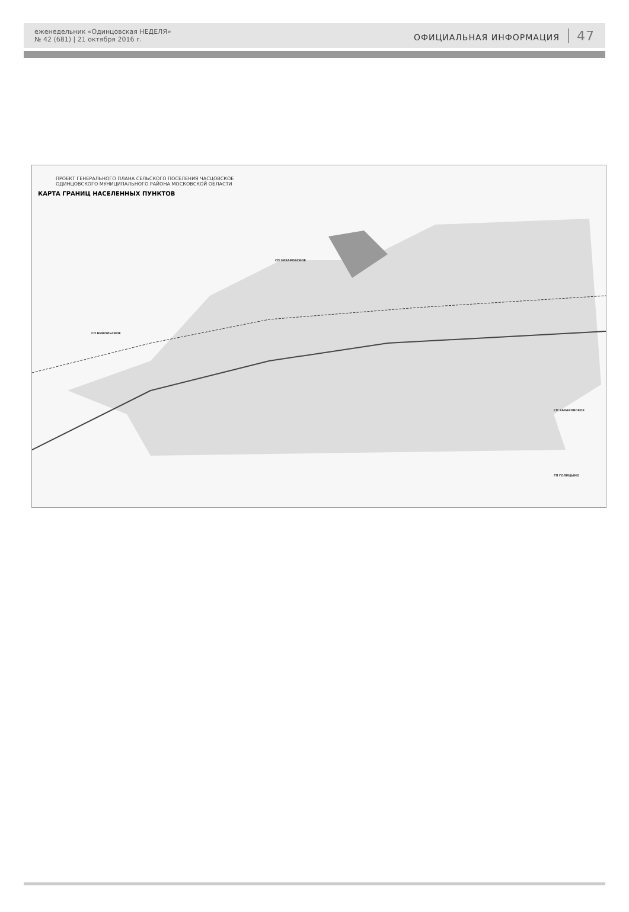еженедельник «Одинцовская НЕДЕЛЯ»
№ 42 (681) | 21 октября 2016 г.
ОФИЦИАЛЬНАЯ ИНФОРМАЦИЯ 47
ПРОЕКТ ГЕНЕРАЛЬНОГО ПЛАНА СЕЛЬСКОГО ПОСЕЛЕНИЯ ЧАСЦОВСКОЕ
ОДИНЦОВСКОГО МУНИЦИПАЛЬНОГО РАЙОНА МОСКОВСКОЙ ОБЛАСТИ
КАРТА ГРАНИЦ НАСЕЛЕННЫХ ПУНКТОВ
СП ЗАХАРОВСКОЕ
СП НИКОЛЬСКОЕ
СП ЗАХАРОВСКОЕ
ГП ГОЛИЦЫНО